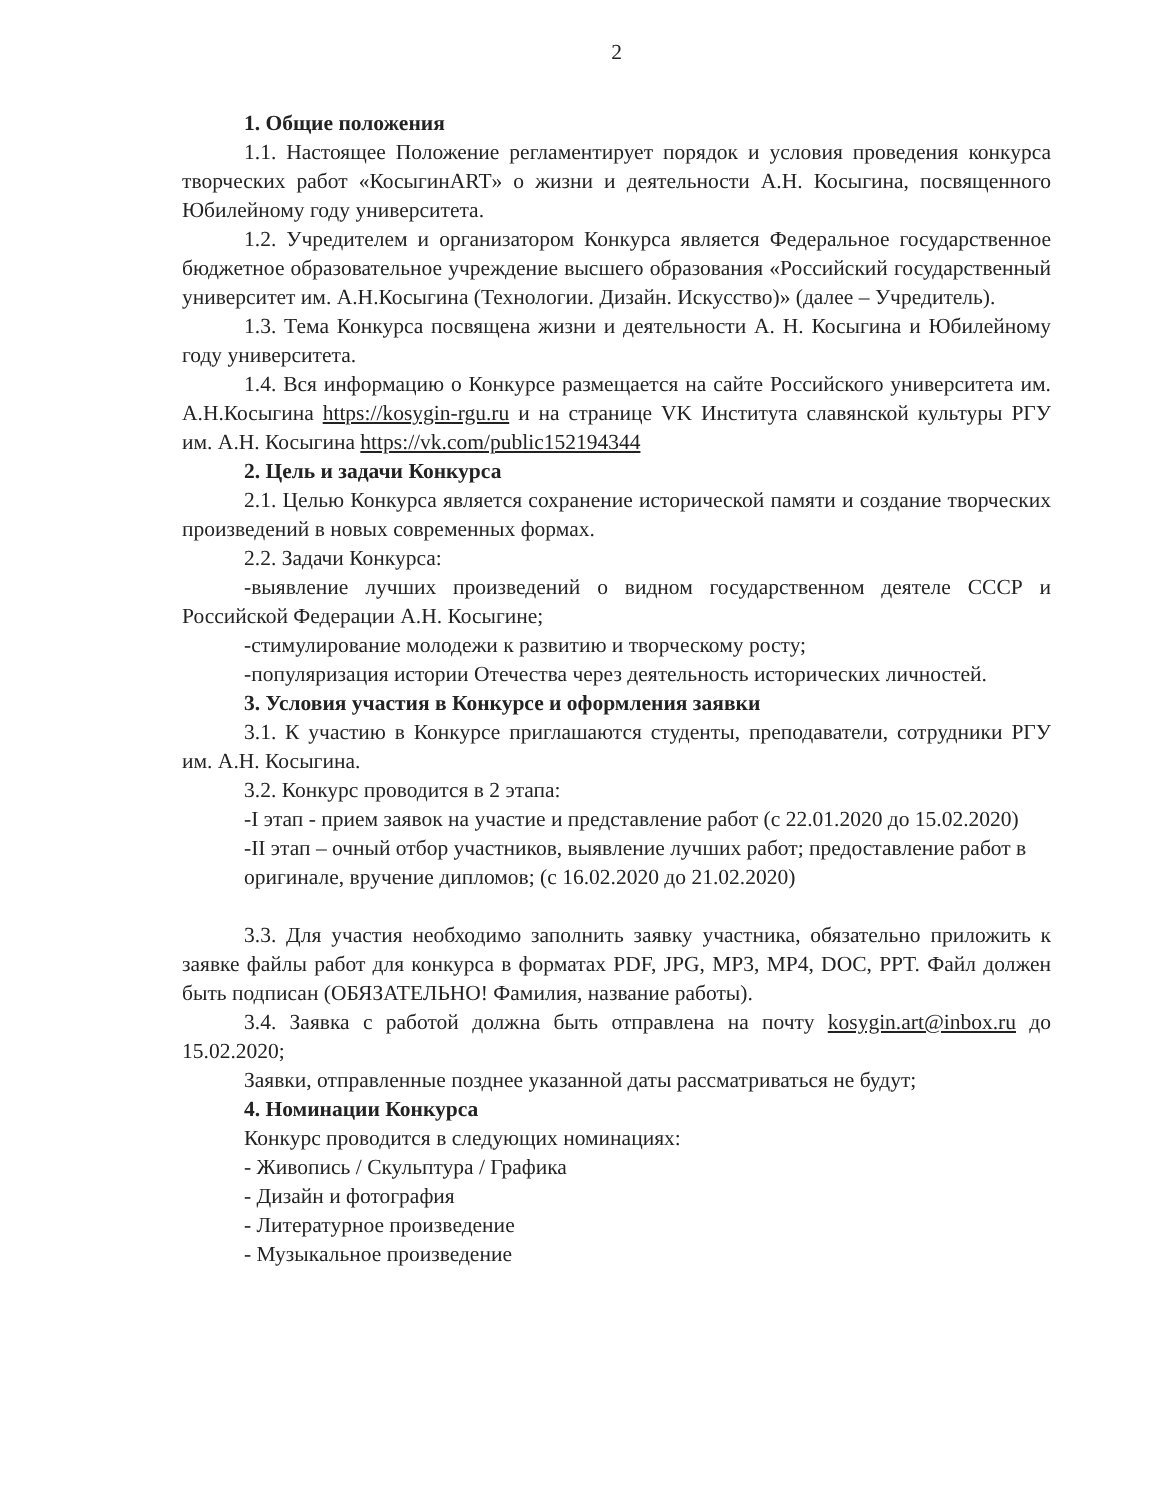2
1. Общие положения
1.1. Настоящее Положение регламентирует порядок и условия проведения конкурса творческих работ «КосыгинART» о жизни и деятельности А.Н. Косыгина, посвященного Юбилейному году университета.
1.2. Учредителем и организатором Конкурса является Федеральное государственное бюджетное образовательное учреждение высшего образования «Российский государственный университет им. А.Н.Косыгина (Технологии. Дизайн. Искусство)» (далее – Учредитель).
1.3. Тема Конкурса посвящена жизни и деятельности А. Н. Косыгина и Юбилейному году университета.
1.4. Вся информацию о Конкурсе размещается на сайте Российского университета им. А.Н.Косыгина https://kosygin-rgu.ru и на странице VK Института славянской культуры РГУ им. А.Н. Косыгина https://vk.com/public152194344
2. Цель и задачи Конкурса
2.1. Целью Конкурса является сохранение исторической памяти и создание творческих произведений в новых современных формах.
2.2. Задачи Конкурса:
-выявление лучших произведений о видном государственном деятеле СССР и Российской Федерации А.Н. Косыгине;
-стимулирование молодежи к развитию и творческому росту;
-популяризация истории Отечества через деятельность исторических личностей.
3. Условия участия в Конкурсе и оформления заявки
3.1. К участию в Конкурсе приглашаются студенты, преподаватели, сотрудники РГУ им. А.Н. Косыгина.
3.2. Конкурс проводится в 2 этапа:
-I этап - прием заявок на участие и представление работ (с 22.01.2020 до 15.02.2020)
-II этап – очный отбор участников, выявление лучших работ; предоставление работ в
оригинале, вручение дипломов; (с 16.02.2020 до 21.02.2020)
3.3. Для участия необходимо заполнить заявку участника, обязательно приложить к заявке файлы работ для конкурса в форматах PDF, JPG, MP3, MP4, DOC, PPT. Файл должен быть подписан (ОБЯЗАТЕЛЬНО! Фамилия, название работы).
3.4. Заявка с работой должна быть отправлена на почту kosygin.art@inbox.ru до 15.02.2020;
Заявки, отправленные позднее указанной даты рассматриваться не будут;
4. Номинации Конкурса
Конкурс проводится в следующих номинациях:
- Живопись / Скульптура / Графика
- Дизайн и фотография
- Литературное произведение
- Музыкальное произведение